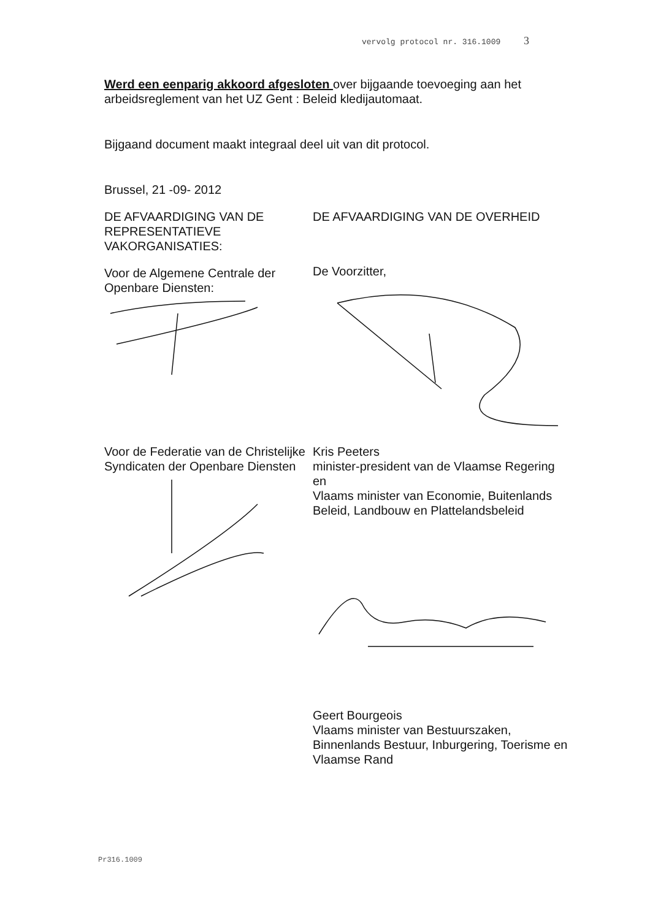vervolg protocol nr. 316.1009 3
Werd een eenparig akkoord afgesloten over bijgaande toevoeging aan het arbeidsreglement van het UZ Gent : Beleid kledijautomaat.
Bijgaand document maakt integraal deel uit van dit protocol.
Brussel, 21 -09- 2012
DE AFVAARDIGING VAN DE REPRESENTATIEVE VAKORGANISATIES:
Voor de Algemene Centrale der Openbare Diensten:
DE AFVAARDIGING VAN DE OVERHEID
De Voorzitter,
Voor de Federatie van de Christelijke Syndicaten der Openbare Diensten
Kris Peeters
minister-president van de Vlaamse Regering
en
Vlaams minister van Economie, Buitenlands Beleid, Landbouw en Plattelandsbeleid
Geert Bourgeois
Vlaams minister van Bestuurszaken, Binnenlands Bestuur, Inburgering, Toerisme en Vlaamse Rand
Pr316.1009